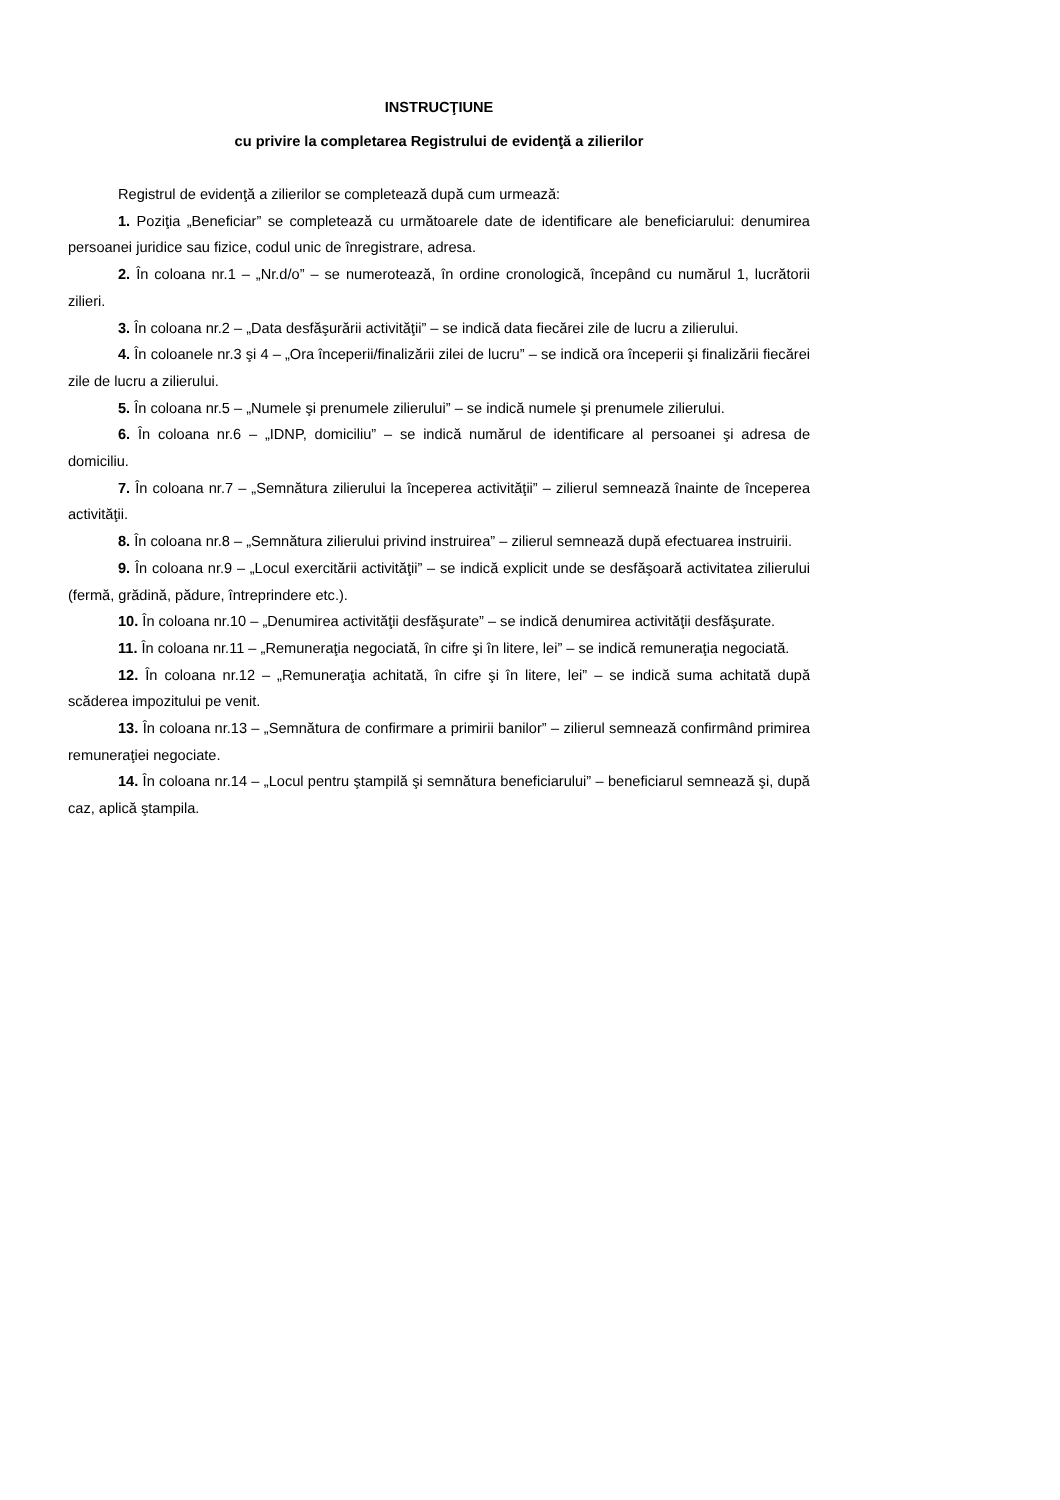INSTRUCŢIUNE
cu privire la completarea Registrului de evidenţă a zilierilor
Registrul de evidenţă a zilierilor se completează după cum urmează:
1. Poziţia „Beneficiar” se completează cu următoarele date de identificare ale beneficiarului: denumirea persoanei juridice sau fizice, codul unic de înregistrare, adresa.
2. În coloana nr.1 – „Nr.d/o” – se numerotează, în ordine cronologică, începând cu numărul 1, lucrătorii zilieri.
3. În coloana nr.2 – „Data desfăşurării activităţii” – se indică data fiecărei zile de lucru a zilierului.
4. În coloanele nr.3 şi 4 – „Ora începerii/finalizării zilei de lucru” – se indică ora începerii şi finalizării fiecărei zile de lucru a zilierului.
5. În coloana nr.5 – „Numele şi prenumele zilierului” – se indică numele şi prenumele zilierului.
6. În coloana nr.6 – „IDNP, domiciliu” – se indică numărul de identificare al persoanei şi adresa de domiciliu.
7. În coloana nr.7 – „Semnătura zilierului la începerea activităţii” – zilierul semnează înainte de începerea activităţii.
8. În coloana nr.8 – „Semnătura zilierului privind instruirea” – zilierul semnează după efectuarea instruirii.
9. În coloana nr.9 – „Locul exercitării activităţii” – se indică explicit unde se desfăşoară activitatea zilierului (fermă, grădină, pădure, întreprindere etc.).
10. În coloana nr.10 – „Denumirea activităţii desfăşurate” – se indică denumirea activităţii desfăşurate.
11. În coloana nr.11 – „Remuneraţia negociată, în cifre şi în litere, lei” – se indică remuneraţia negociată.
12. În coloana nr.12 – „Remuneraţia achitată, în cifre şi în litere, lei” – se indică suma achitată după scăderea impozitului pe venit.
13. În coloana nr.13 – „Semnătura de confirmare a primirii banilor” – zilierul semnează confirmând primirea remuneraţiei negociate.
14. În coloana nr.14 – „Locul pentru ştampilă şi semnătura beneficiarului” – beneficiarul semnează şi, după caz, aplică ştampila.